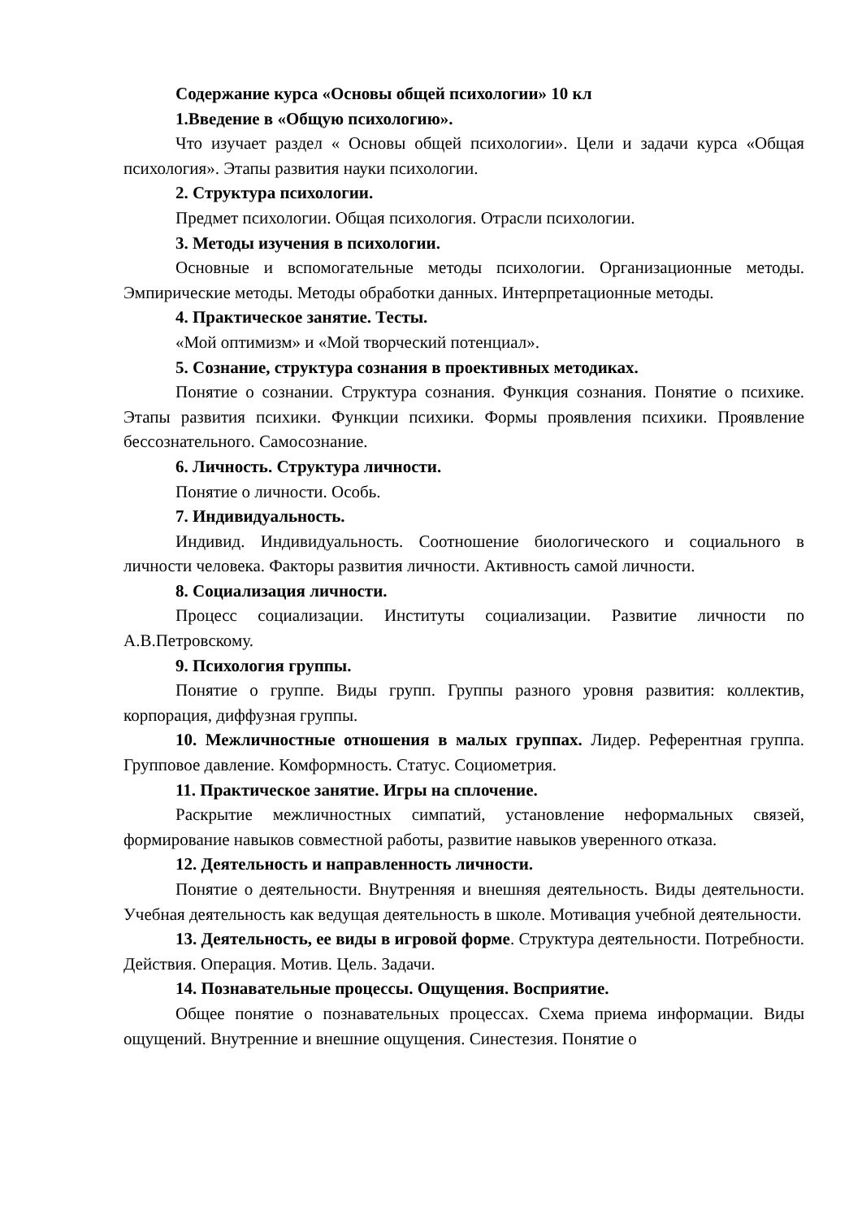Содержание курса «Основы общей психологии» 10 кл
1.Введение в «Общую психологию».
Что изучает раздел « Основы общей психологии». Цели и задачи курса «Общая психология». Этапы развития науки психологии.
2. Структура психологии.
Предмет психологии. Общая психология. Отрасли психологии.
3. Методы изучения в психологии.
Основные и вспомогательные методы психологии. Организационные методы. Эмпирические методы. Методы обработки данных. Интерпретационные методы.
4. Практическое занятие. Тесты.
«Мой оптимизм» и «Мой творческий потенциал».
5. Сознание, структура сознания в проективных методиках.
Понятие о сознании. Структура сознания. Функция сознания. Понятие о психике. Этапы развития психики. Функции психики. Формы проявления психики. Проявление бессознательного. Самосознание.
6. Личность. Структура личности.
Понятие о личности. Особь.
7. Индивидуальность.
Индивид. Индивидуальность. Соотношение биологического и социального в личности человека. Факторы развития личности. Активность самой личности.
8. Социализация личности.
Процесс социализации. Институты социализации. Развитие личности по А.В.Петровскому.
9. Психология группы.
Понятие о группе. Виды групп. Группы разного уровня развития: коллектив, корпорация, диффузная группы.
10. Межличностные отношения в малых группах. Лидер. Референтная группа. Групповое давление. Комформность. Статус. Социометрия.
11. Практическое занятие. Игры на сплочение.
Раскрытие межличностных симпатий, установление неформальных связей, формирование навыков совместной работы, развитие навыков уверенного отказа.
12. Деятельность и направленность личности.
Понятие о деятельности. Внутренняя и внешняя деятельность. Виды деятельности. Учебная деятельность как ведущая деятельность в школе. Мотивация учебной деятельности.
13. Деятельность, ее виды в игровой форме. Структура деятельности. Потребности. Действия. Операция. Мотив. Цель. Задачи.
14. Познавательные процессы. Ощущения. Восприятие.
Общее понятие о познавательных процессах. Схема приема информации. Виды ощущений. Внутренние и внешние ощущения. Синестезия. Понятие о